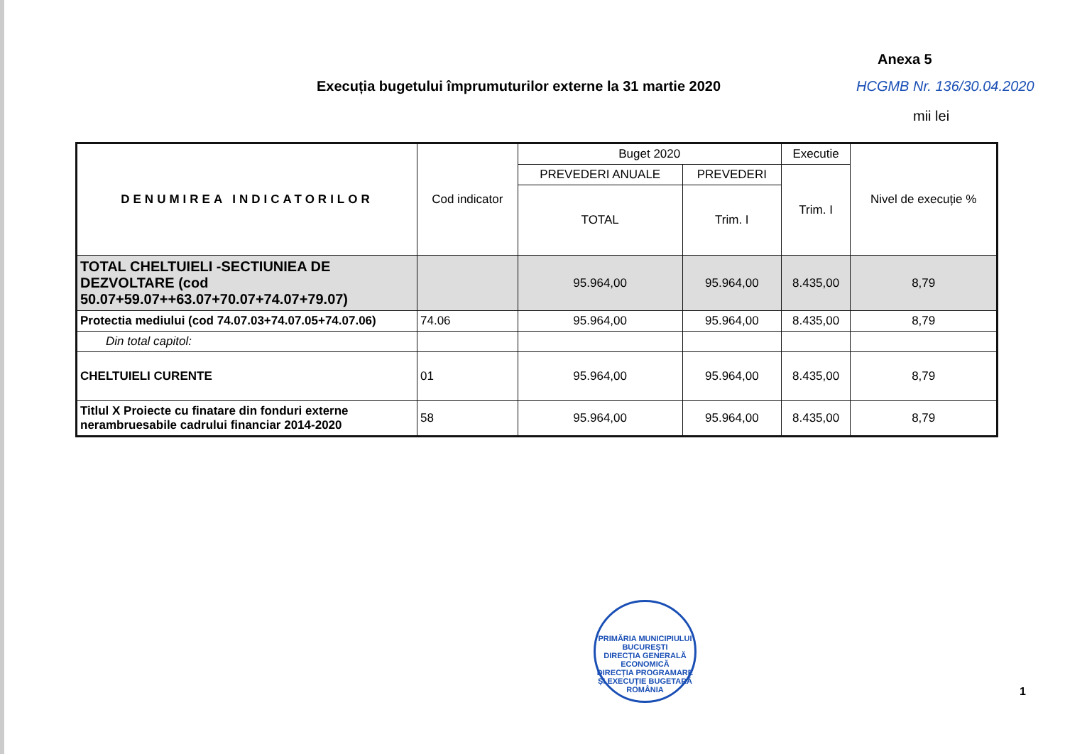Anexa 5
Execuția bugetului împrumuturilor externe la 31 martie 2020
HCGMB Nr. 136/30.04.2020
mii lei
| DENUMIREA INDICATORILOR | Cod indicator | Buget 2020 | | Executie | Nivel de execuție % |
| --- | --- | --- | --- | --- | --- |
| | | PREVEDERI ANUALE | PREVEDERI | Trim. I | |
| | | TOTAL | Trim. I | | |
| TOTAL CHELTUIELI -SECTIUNIEA DE DEZVOLTARE (cod 50.07+59.07++63.07+70.07+74.07+79.07) | | 95.964,00 | 95.964,00 | 8.435,00 | 8,79 |
| Protectia mediului (cod 74.07.03+74.07.05+74.07.06) | 74.06 | 95.964,00 | 95.964,00 | 8.435,00 | 8,79 |
| Din total capitol: | | | | | |
| CHELTUIELI CURENTE | 01 | 95.964,00 | 95.964,00 | 8.435,00 | 8,79 |
| Titlul X Proiecte cu finatare din fonduri externe nerambruesabile cadrului financiar 2014-2020 | 58 | 95.964,00 | 95.964,00 | 8.435,00 | 8,79 |
PRIMĂRIA MUNICIPIULUI BUCUREȘTI
DIRECȚIA GENERALĂ ECONOMICĂ
DIRECȚIA PROGRAMARE ȘI EXECUȚIE BUGETARĂ
ROMÂNIA
1